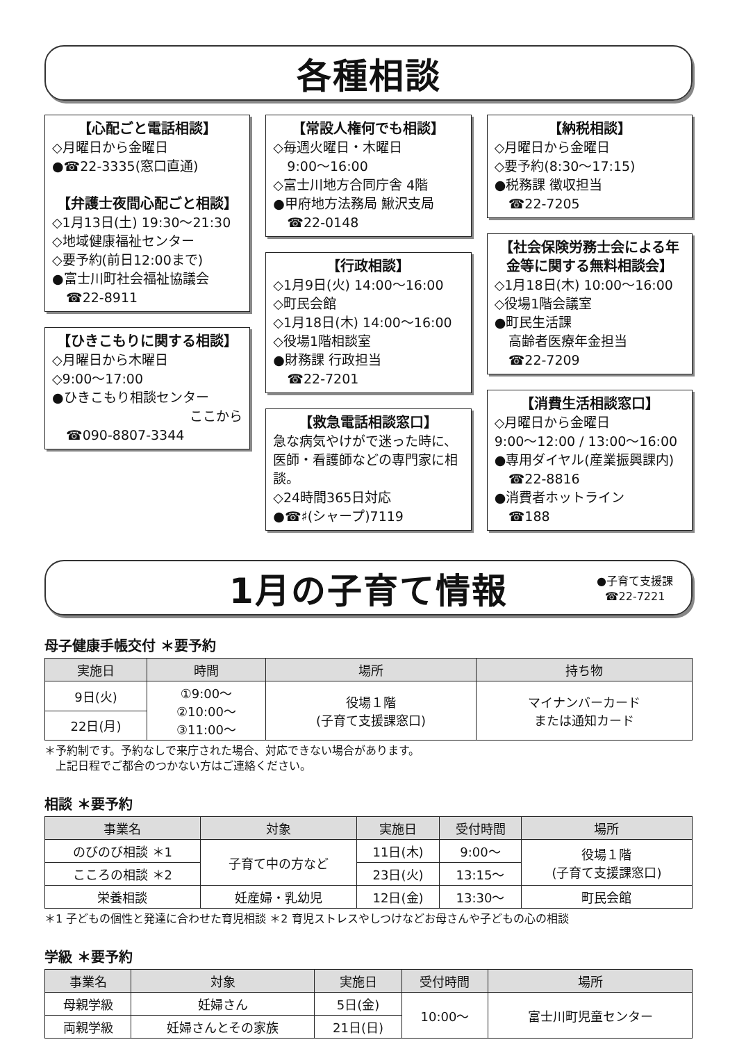各種相談
【心配ごと電話相談】
◇月曜日から金曜日
●☎22-3335(窓口直通)
【弁護士夜間心配ごと相談】
◇1月13日(土) 19:30〜21:30
◇地域健康福祉センター
◇要予約(前日12:00まで)
●富士川町社会福祉協議会
☎22-8911
【ひきこもりに関する相談】
◇月曜日から木曜日
◇9:00〜17:00
●ひきこもり相談センター
ここから
☎090-8807-3344
【常設人権何でも相談】
◇毎週火曜日・木曜日
9:00〜16:00
◇富士川地方合同庁舎 4階
●甲府地方法務局 鰍沢支局
☎22-0148
【行政相談】
◇1月9日(火) 14:00〜16:00
◇町民会館
◇1月18日(木) 14:00〜16:00
◇役場1階相談室
●財務課 行政担当
☎22-7201
【救急電話相談窓口】
急な病気やけがで迷った時に、医師・看護師などの専門家に相談。
◇24時間365日対応
●☎♯(シャープ)7119
【納税相談】
◇月曜日から金曜日
◇要予約(8:30〜17:15)
●税務課 徴収担当
☎22-7205
【社会保険労務士会による年金等に関する無料相談会】
◇1月18日(木) 10:00〜16:00
◇役場1階会議室
●町民生活課
高齢者医療年金担当
☎22-7209
【消費生活相談窓口】
◇月曜日から金曜日
9:00〜12:00 / 13:00〜16:00
●専用ダイヤル(産業振興課内)
☎22-8816
●消費者ホットライン
☎188
1月の子育て情報
●子育て支援課
☎22-7221
母子健康手帳交付 ＊要予約
| 実施日 | 時間 | 場所 | 持ち物 |
| --- | --- | --- | --- |
| 9日(火) | ①9:00〜 ②10:00〜 ③11:00〜 | 役場１階 (子育て支援課窓口) | マイナンバーカード または通知カード |
| 22日(月) | | | |
＊予約制です。予約なしで来庁された場合、対応できない場合があります。
　上記日程でご都合のつかない方はご連絡ください。
相談 ＊要予約
| 事業名 | 対象 | 実施日 | 受付時間 | 場所 |
| --- | --- | --- | --- | --- |
| のびのび相談 ＊1 | 子育て中の方など | 11日(木) | 9:00〜 | 役場１階 (子育て支援課窓口) |
| こころの相談 ＊2 | | 23日(火) | 13:15〜 | |
| 栄養相談 | 妊産婦・乳幼児 | 12日(金) | 13:30〜 | 町民会館 |
＊1 子どもの個性と発達に合わせた育児相談 ＊2 育児ストレスやしつけなどお母さんや子どもの心の相談
学級 ＊要予約
| 事業名 | 対象 | 実施日 | 受付時間 | 場所 |
| --- | --- | --- | --- | --- |
| 母親学級 | 妊婦さん | 5日(金) | 10:00〜 | 富士川町児童センター |
| 両親学級 | 妊婦さんとその家族 | 21日(日) | | |